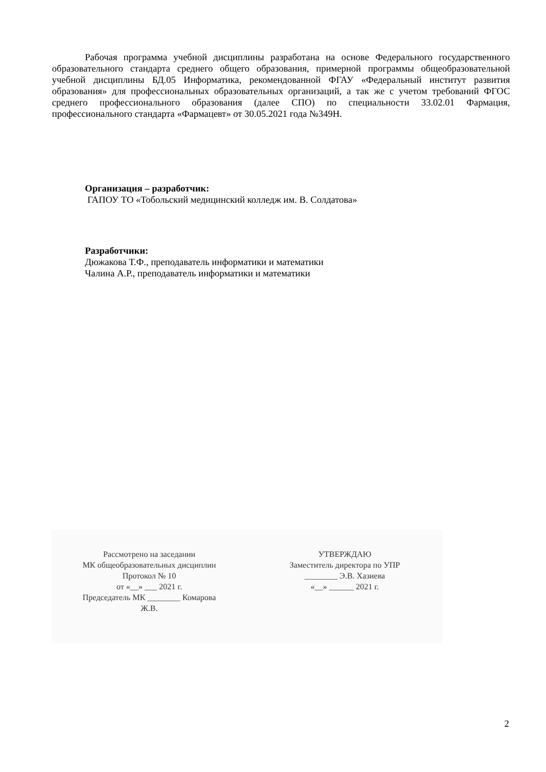Рабочая программа учебной дисциплины разработана на основе Федерального государственного образовательного стандарта среднего общего образования, примерной программы общеобразовательной учебной дисциплины БД.05 Информатика, рекомендованной ФГАУ «Федеральный институт развития образования» для профессиональных образовательных организаций, а так же с учетом требований ФГОС среднего профессионального образования (далее СПО) по специальности 33.02.01 Фармация, профессионального стандарта «Фармацевт» от 30.05.2021 года №349Н.
Организация – разработчик:
ГАПОУ ТО «Тобольский медицинский колледж им. В. Солдатова»
Разработчики:
Дюжакова Т.Ф., преподаватель информатики и математики
Чалина А.Р., преподаватель информатики и математики
Рассмотрено на заседании
МК общеобразовательных дисциплин
Протокол № 10
от «__» ___ 2021 г.
Председатель МК ________ Комарова
Ж.В.
УТВЕРЖДАЮ
Заместитель директора по УПР
________ Э.В. Хазиева
«__» ______ 2021 г.
2